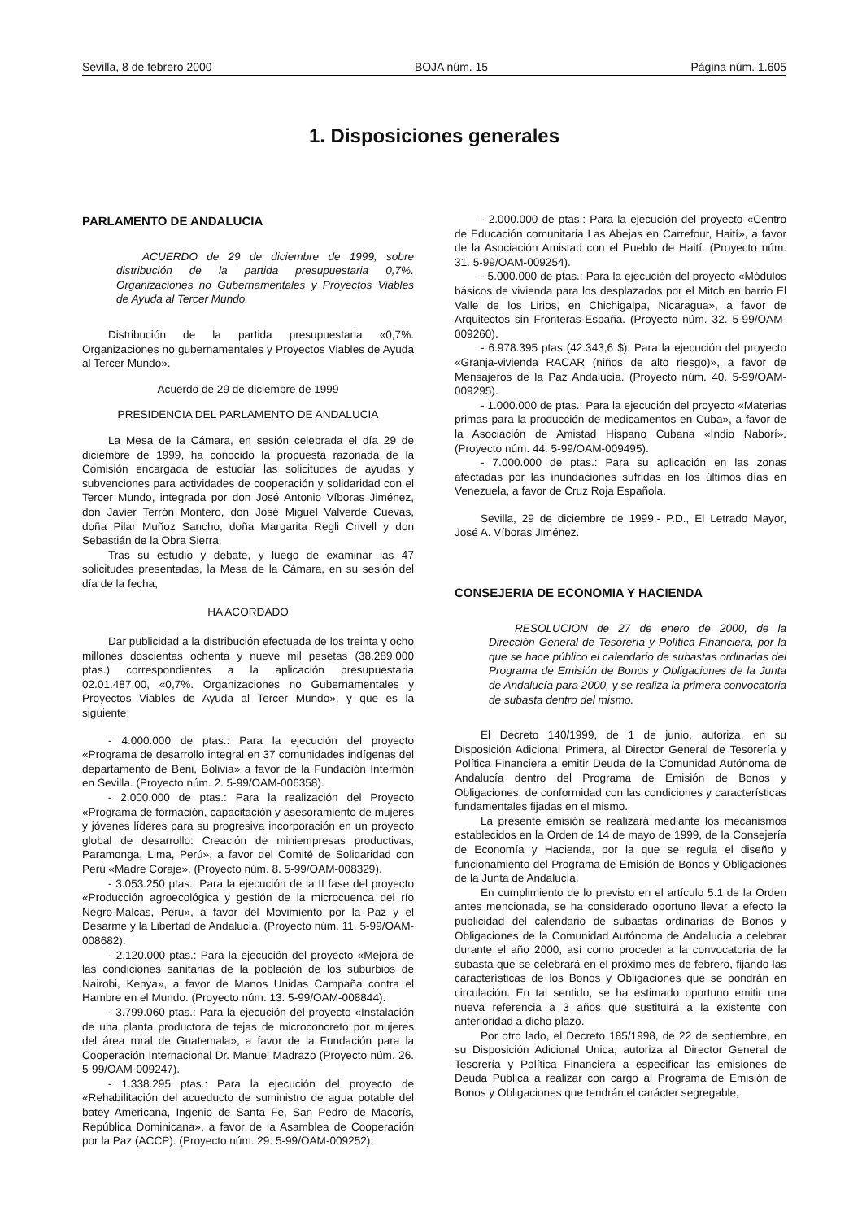Sevilla, 8 de febrero 2000 BOJA núm. 15 Página núm. 1.605
1. Disposiciones generales
PARLAMENTO DE ANDALUCIA
ACUERDO de 29 de diciembre de 1999, sobre distribución de la partida presupuestaria 0,7%. Organizaciones no Gubernamentales y Proyectos Viables de Ayuda al Tercer Mundo.
Distribución de la partida presupuestaria «0,7%. Organizaciones no gubernamentales y Proyectos Viables de Ayuda al Tercer Mundo».
Acuerdo de 29 de diciembre de 1999
PRESIDENCIA DEL PARLAMENTO DE ANDALUCIA
La Mesa de la Cámara, en sesión celebrada el día 29 de diciembre de 1999, ha conocido la propuesta razonada de la Comisión encargada de estudiar las solicitudes de ayudas y subvenciones para actividades de cooperación y solidaridad con el Tercer Mundo, integrada por don José Antonio Víboras Jiménez, don Javier Terrón Montero, don José Miguel Valverde Cuevas, doña Pilar Muñoz Sancho, doña Margarita Regli Crivell y don Sebastián de la Obra Sierra.
Tras su estudio y debate, y luego de examinar las 47 solicitudes presentadas, la Mesa de la Cámara, en su sesión del día de la fecha,
HA ACORDADO
Dar publicidad a la distribución efectuada de los treinta y ocho millones doscientas ochenta y nueve mil pesetas (38.289.000 ptas.) correspondientes a la aplicación presupuestaria 02.01.487.00, «0,7%. Organizaciones no Gubernamentales y Proyectos Viables de Ayuda al Tercer Mundo», y que es la siguiente:
- 4.000.000 de ptas.: Para la ejecución del proyecto «Programa de desarrollo integral en 37 comunidades indígenas del departamento de Beni, Bolivia» a favor de la Fundación Intermón en Sevilla. (Proyecto núm. 2. 5-99/OAM-006358).
- 2.000.000 de ptas.: Para la realización del Proyecto «Programa de formación, capacitación y asesoramiento de mujeres y jóvenes líderes para su progresiva incorporación en un proyecto global de desarrollo: Creación de miniempresas productivas, Paramonga, Lima, Perú», a favor del Comité de Solidaridad con Perú «Madre Coraje». (Proyecto núm. 8. 5-99/OAM-008329).
- 3.053.250 ptas.: Para la ejecución de la II fase del proyecto «Producción agroecológica y gestión de la microcuenca del río Negro-Malcas, Perú», a favor del Movimiento por la Paz y el Desarme y la Libertad de Andalucía. (Proyecto núm. 11. 5-99/OAM-008682).
- 2.120.000 ptas.: Para la ejecución del proyecto «Mejora de las condiciones sanitarias de la población de los suburbios de Nairobi, Kenya», a favor de Manos Unidas Campaña contra el Hambre en el Mundo. (Proyecto núm. 13. 5-99/OAM-008844).
- 3.799.060 ptas.: Para la ejecución del proyecto «Instalación de una planta productora de tejas de microconcreto por mujeres del área rural de Guatemala», a favor de la Fundación para la Cooperación Internacional Dr. Manuel Madrazo (Proyecto núm. 26. 5-99/OAM-009247).
- 1.338.295 ptas.: Para la ejecución del proyecto de «Rehabilitación del acueducto de suministro de agua potable del batey Americana, Ingenio de Santa Fe, San Pedro de Macorís, República Dominicana», a favor de la Asamblea de Cooperación por la Paz (ACCP). (Proyecto núm. 29. 5-99/OAM-009252).
- 2.000.000 de ptas.: Para la ejecución del proyecto «Centro de Educación comunitaria Las Abejas en Carrefour, Haití», a favor de la Asociación Amistad con el Pueblo de Haití. (Proyecto núm. 31. 5-99/OAM-009254).
- 5.000.000 de ptas.: Para la ejecución del proyecto «Módulos básicos de vivienda para los desplazados por el Mitch en barrio El Valle de los Lirios, en Chichigalpa, Nicaragua», a favor de Arquitectos sin Fronteras-España. (Proyecto núm. 32. 5-99/OAM-009260).
- 6.978.395 ptas (42.343,6 $): Para la ejecución del proyecto «Granja-vivienda RACAR (niños de alto riesgo)», a favor de Mensajeros de la Paz Andalucía. (Proyecto núm. 40. 5-99/OAM-009295).
- 1.000.000 de ptas.: Para la ejecución del proyecto «Materias primas para la producción de medicamentos en Cuba», a favor de la Asociación de Amistad Hispano Cubana «Indio Naborí». (Proyecto núm. 44. 5-99/OAM-009495).
- 7.000.000 de ptas.: Para su aplicación en las zonas afectadas por las inundaciones sufridas en los últimos días en Venezuela, a favor de Cruz Roja Española.
Sevilla, 29 de diciembre de 1999.- P.D., El Letrado Mayor, José A. Víboras Jiménez.
CONSEJERIA DE ECONOMIA Y HACIENDA
RESOLUCION de 27 de enero de 2000, de la Dirección General de Tesorería y Política Financiera, por la que se hace público el calendario de subastas ordinarias del Programa de Emisión de Bonos y Obligaciones de la Junta de Andalucía para 2000, y se realiza la primera convocatoria de subasta dentro del mismo.
El Decreto 140/1999, de 1 de junio, autoriza, en su Disposición Adicional Primera, al Director General de Tesorería y Política Financiera a emitir Deuda de la Comunidad Autónoma de Andalucía dentro del Programa de Emisión de Bonos y Obligaciones, de conformidad con las condiciones y características fundamentales fijadas en el mismo.
La presente emisión se realizará mediante los mecanismos establecidos en la Orden de 14 de mayo de 1999, de la Consejería de Economía y Hacienda, por la que se regula el diseño y funcionamiento del Programa de Emisión de Bonos y Obligaciones de la Junta de Andalucía.
En cumplimiento de lo previsto en el artículo 5.1 de la Orden antes mencionada, se ha considerado oportuno llevar a efecto la publicidad del calendario de subastas ordinarias de Bonos y Obligaciones de la Comunidad Autónoma de Andalucía a celebrar durante el año 2000, así como proceder a la convocatoria de la subasta que se celebrará en el próximo mes de febrero, fijando las características de los Bonos y Obligaciones que se pondrán en circulación. En tal sentido, se ha estimado oportuno emitir una nueva referencia a 3 años que sustituirá a la existente con anterioridad a dicho plazo.
Por otro lado, el Decreto 185/1998, de 22 de septiembre, en su Disposición Adicional Unica, autoriza al Director General de Tesorería y Política Financiera a especificar las emisiones de Deuda Pública a realizar con cargo al Programa de Emisión de Bonos y Obligaciones que tendrán el carácter segregable,